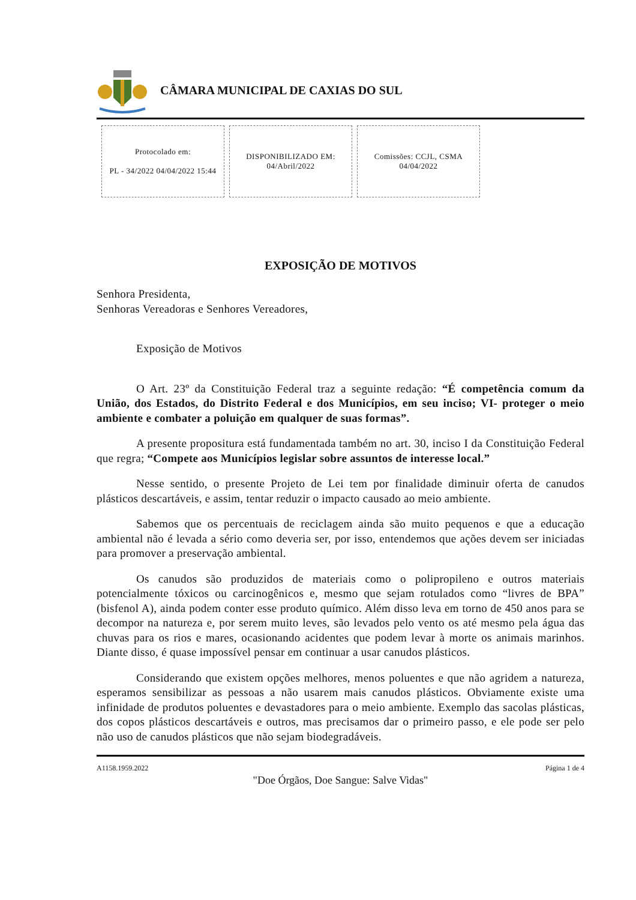CÂMARA MUNICIPAL DE CAXIAS DO SUL
Protocolado em:
PL - 34/2022 04/04/2022 15:44
DISPONIBILIZADO EM:
04/Abril/2022
Comissões: CCJL, CSMA
04/04/2022
EXPOSIÇÃO DE MOTIVOS
Senhora Presidenta,
Senhoras Vereadoras e Senhores Vereadores,
Exposição de Motivos
O Art. 23º da Constituição Federal traz a seguinte redação: “É competência comum da União, dos Estados, do Distrito Federal e dos Municípios, em seu inciso; VI- proteger o meio ambiente e combater a poluição em qualquer de suas formas”.
A presente propositura está fundamentada também no art. 30, inciso I da Constituição Federal que regra; “Compete aos Municípios legislar sobre assuntos de interesse local.”
Nesse sentido, o presente Projeto de Lei tem por finalidade diminuir oferta de canudos plásticos descartáveis, e assim, tentar reduzir o impacto causado ao meio ambiente.
Sabemos que os percentuais de reciclagem ainda são muito pequenos e que a educação ambiental não é levada a sério como deveria ser, por isso, entendemos que ações devem ser iniciadas para promover a preservação ambiental.
Os canudos são produzidos de materiais como o polipropileno e outros materiais potencialmente tóxicos ou carcinogênicos e, mesmo que sejam rotulados como “livres de BPA” (bisfenol A), ainda podem conter esse produto químico. Além disso leva em torno de 450 anos para se decompor na natureza e, por serem muito leves, são levados pelo vento os até mesmo pela água das chuvas para os rios e mares, ocasionando acidentes que podem levar à morte os animais marinhos. Diante disso, é quase impossível pensar em continuar a usar canudos plásticos.
Considerando que existem opções melhores, menos poluentes e que não agridem a natureza, esperamos sensibilizar as pessoas a não usarem mais canudos plásticos. Obviamente existe uma infinidade de produtos poluentes e devastadores para o meio ambiente. Exemplo das sacolas plásticas, dos copos plásticos descartáveis e outros, mas precisamos dar o primeiro passo, e ele pode ser pelo não uso de canudos plásticos que não sejam biodegradáveis.
A1158.1959.2022 Página 1 de 4
"Doe Órgãos, Doe Sangue: Salve Vidas"